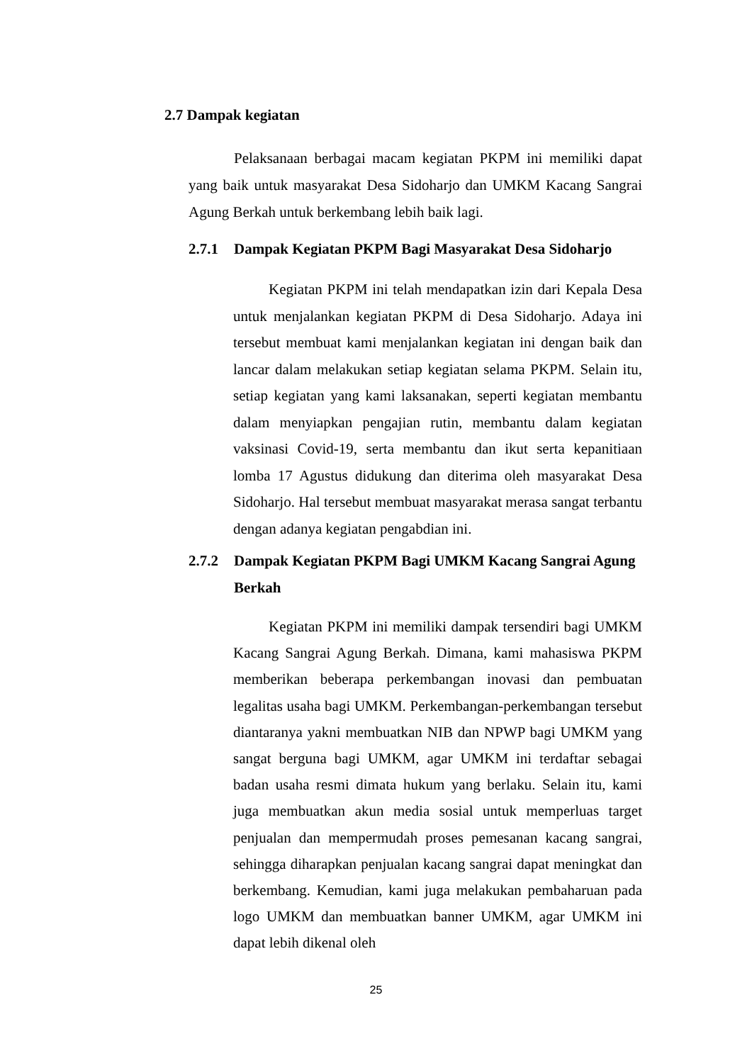2.7 Dampak kegiatan
Pelaksanaan berbagai macam kegiatan PKPM ini memiliki dapat yang baik untuk masyarakat Desa Sidoharjo dan UMKM Kacang Sangrai Agung Berkah untuk berkembang lebih baik lagi.
2.7.1 Dampak Kegiatan PKPM Bagi Masyarakat Desa Sidoharjo
Kegiatan PKPM ini telah mendapatkan izin dari Kepala Desa untuk menjalankan kegiatan PKPM di Desa Sidoharjo. Adaya ini tersebut membuat kami menjalankan kegiatan ini dengan baik dan lancar dalam melakukan setiap kegiatan selama PKPM. Selain itu, setiap kegiatan yang kami laksanakan, seperti kegiatan membantu dalam menyiapkan pengajian rutin, membantu dalam kegiatan vaksinasi Covid-19, serta membantu dan ikut serta kepanitiaan lomba 17 Agustus didukung dan diterima oleh masyarakat Desa Sidoharjo. Hal tersebut membuat masyarakat merasa sangat terbantu dengan adanya kegiatan pengabdian ini.
2.7.2 Dampak Kegiatan PKPM Bagi UMKM Kacang Sangrai Agung Berkah
Kegiatan PKPM ini memiliki dampak tersendiri bagi UMKM Kacang Sangrai Agung Berkah. Dimana, kami mahasiswa PKPM memberikan beberapa perkembangan inovasi dan pembuatan legalitas usaha bagi UMKM. Perkembangan-perkembangan tersebut diantaranya yakni membuatkan NIB dan NPWP bagi UMKM yang sangat berguna bagi UMKM, agar UMKM ini terdaftar sebagai badan usaha resmi dimata hukum yang berlaku. Selain itu, kami juga membuatkan akun media sosial untuk memperluas target penjualan dan mempermudah proses pemesanan kacang sangrai, sehingga diharapkan penjualan kacang sangrai dapat meningkat dan berkembang. Kemudian, kami juga melakukan pembaharuan pada logo UMKM dan membuatkan banner UMKM, agar UMKM ini dapat lebih dikenal oleh
25